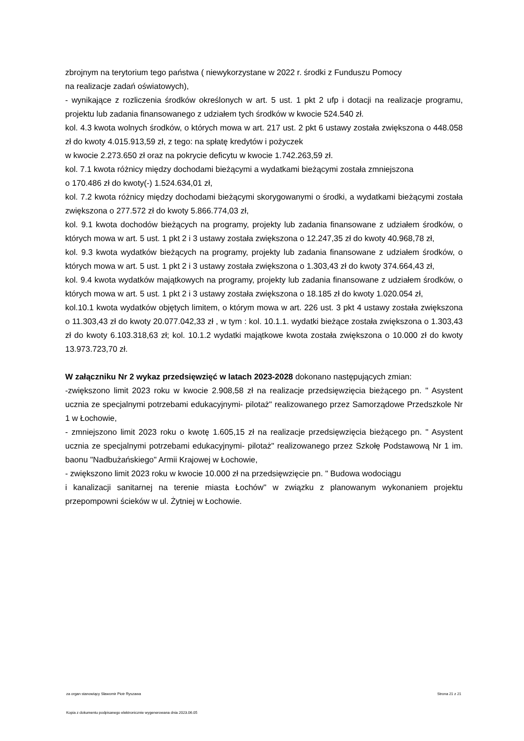zbrojnym na terytorium tego państwa ( niewykorzystane w 2022 r. środki z Funduszu Pomocy
na realizacje zadań oświatowych),
- wynikające z rozliczenia środków określonych w art. 5 ust. 1 pkt 2 ufp i dotacji na realizacje programu, projektu lub zadania finansowanego z udziałem tych środków w kwocie 524.540 zł.
kol. 4.3 kwota wolnych środków, o których mowa w art. 217 ust. 2 pkt 6 ustawy została zwiększona o 448.058 zł do kwoty 4.015.913,59 zł, z tego: na spłatę kredytów i pożyczek
w kwocie 2.273.650 zł oraz na pokrycie deficytu w kwocie 1.742.263,59 zł.
kol. 7.1 kwota różnicy między dochodami bieżącymi a wydatkami bieżącymi została zmniejszona
o 170.486 zł do kwoty(-) 1.524.634,01 zł,
kol. 7.2 kwota różnicy między dochodami bieżącymi skorygowanymi o środki, a wydatkami bieżącymi została zwiększona o 277.572 zł do kwoty 5.866.774,03 zł,
kol. 9.1 kwota dochodów bieżących na programy, projekty lub zadania finansowane z udziałem środków, o których mowa w art. 5 ust. 1 pkt 2 i 3 ustawy została zwiększona o 12.247,35 zł do kwoty 40.968,78 zł,
kol. 9.3 kwota wydatków bieżących na programy, projekty lub zadania finansowane z udziałem środków, o których mowa w art. 5 ust. 1 pkt 2 i 3 ustawy została zwiększona o 1.303,43 zł do kwoty 374.664,43 zł,
kol. 9.4 kwota wydatków majątkowych na programy, projekty lub zadania finansowane z udziałem środków, o których mowa w art. 5 ust. 1 pkt 2 i 3 ustawy została zwiększona o 18.185 zł do kwoty 1.020.054 zł,
kol.10.1 kwota wydatków objętych limitem, o którym mowa w art. 226 ust. 3 pkt 4 ustawy została zwiększona o 11.303,43 zł do kwoty 20.077.042,33 zł , w tym : kol. 10.1.1. wydatki bieżące została zwiększona o 1.303,43 zł do kwoty 6.103.318,63 zł; kol. 10.1.2 wydatki majątkowe kwota została zwiększona o 10.000 zł do kwoty 13.973.723,70 zł.
W załączniku Nr 2 wykaz przedsięwzięć w latach 2023-2028 dokonano następujących zmian:
-zwiększono limit 2023 roku w kwocie 2.908,58 zł na realizacje przedsięwzięcia bieżącego pn. " Asystent ucznia ze specjalnymi potrzebami edukacyjnymi- pilotaż" realizowanego przez Samorządowe Przedszkole Nr 1 w Łochowie,
- zmniejszono limit 2023 roku o kwotę 1.605,15 zł na realizacje przedsięwzięcia bieżącego pn. " Asystent ucznia ze specjalnymi potrzebami edukacyjnymi- pilotaż" realizowanego przez Szkołę Podstawową Nr 1 im. baonu "Nadbużańskiego" Armii Krajowej w Łochowie,
- zwiększono limit 2023 roku w kwocie 10.000 zł na przedsięwzięcie pn. " Budowa wodociągu
i kanalizacji sanitarnej na terenie miasta Łochów" w związku z planowanym wykonaniem projektu przepompowni ścieków w ul. Żytniej w Łochowie.
za organ stanowiący Sławomir Piotr Ryszawa Strona 21 z 21
Kopia z dokumentu podpisanego elektronicznie wygenerowana dnia 2023.06.05